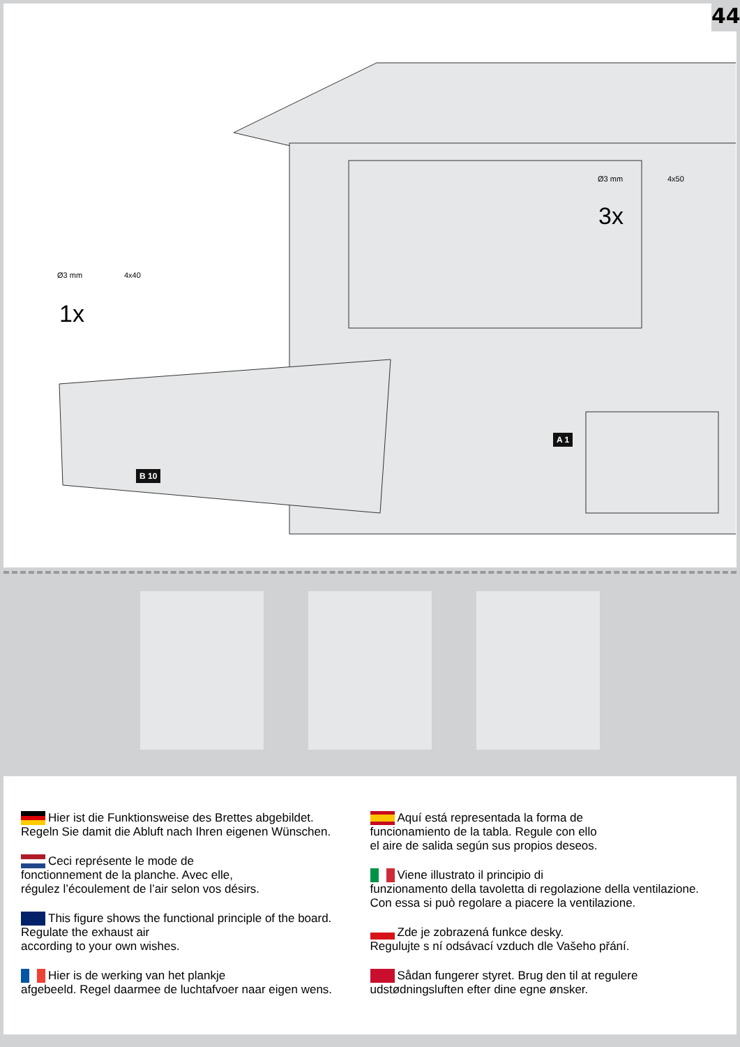44
Ø3 mm 4x40
1x
Ø3 mm 4x50
3x
B 10
A 1
Hier ist die Funktionsweise des Brettes abgebildet.
Regeln Sie damit die Abluft nach Ihren eigenen Wünschen.
Ceci représente le mode de
fonctionnement de la planche. Avec elle,
régulez l’écoulement de l’air selon vos désirs.
This figure shows the functional principle of the board.
Regulate the exhaust air
according to your own wishes.
Hier is de werking van het plankje
afgebeeld. Regel daarmee de luchtafvoer naar eigen wens.
Aquí está representada la forma de
funcionamiento de la tabla. Regule con ello
el aire de salida según sus propios deseos.
Viene illustrato il principio di
funzionamento della tavoletta di regolazione della ventilazione.
Con essa si può regolare a piacere la ventilazione.
Zde je zobrazená funkce desky.
Regulujte s ní odsávací vzduch dle Vašeho přání.
Sådan fungerer styret. Brug den til at regulere
udstødningsluften efter dine egne ønsker.